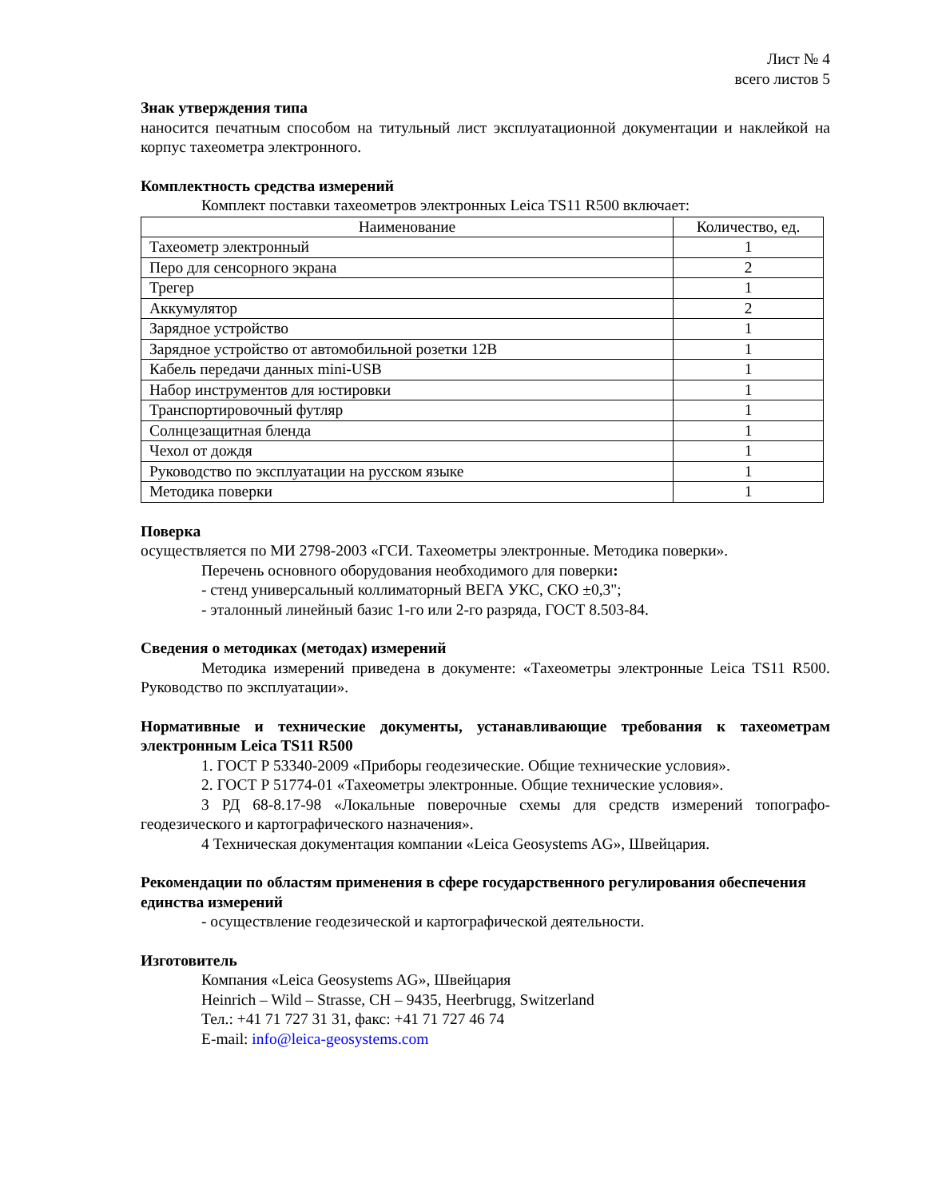Лист № 4
всего листов 5
Знак утверждения типа
наносится печатным способом на титульный лист эксплуатационной документации и наклейкой на корпус тахеометра электронного.
Комплектность средства измерений
Комплект поставки тахеометров электронных Leica TS11 R500 включает:
| Наименование | Количество, ед. |
| --- | --- |
| Тахеометр электронный | 1 |
| Перо для сенсорного экрана | 2 |
| Трегер | 1 |
| Аккумулятор | 2 |
| Зарядное устройство | 1 |
| Зарядное устройство от автомобильной розетки 12В | 1 |
| Кабель передачи данных mini-USB | 1 |
| Набор инструментов для юстировки | 1 |
| Транспортировочный футляр | 1 |
| Солнцезащитная бленда | 1 |
| Чехол от дождя | 1 |
| Руководство по эксплуатации на русском языке | 1 |
| Методика поверки | 1 |
Поверка
осуществляется по МИ 2798-2003 «ГСИ. Тахеометры электронные. Методика поверки».
Перечень основного оборудования необходимого для поверки:
- стенд универсальный коллиматорный ВЕГА УКС, СКО ±0,3";
- эталонный линейный базис 1-го или 2-го разряда, ГОСТ 8.503-84.
Сведения о методиках (методах) измерений
Методика измерений приведена в документе: «Тахеометры электронные Leica TS11 R500. Руководство по эксплуатации».
Нормативные и технические документы, устанавливающие требования к тахеометрам электронным Leica TS11 R500
1. ГОСТ Р 53340-2009 «Приборы геодезические. Общие технические условия».
2. ГОСТ Р 51774-01 «Тахеометры электронные. Общие технические условия».
3 РД 68-8.17-98 «Локальные поверочные схемы для средств измерений топографо-геодезического и картографического назначения».
4 Техническая документация компании «Leica Geosystems AG», Швейцария.
Рекомендации по областям применения в сфере государственного регулирования обеспечения единства измерений
- осуществление геодезической и картографической деятельности.
Изготовитель
Компания «Leica Geosystems AG», Швейцария
Heinrich – Wild – Strasse, CH – 9435, Heerbrugg, Switzerland
Тел.: +41 71 727 31 31, факс: +41 71 727 46 74
E-mail: info@leica-geosystems.com